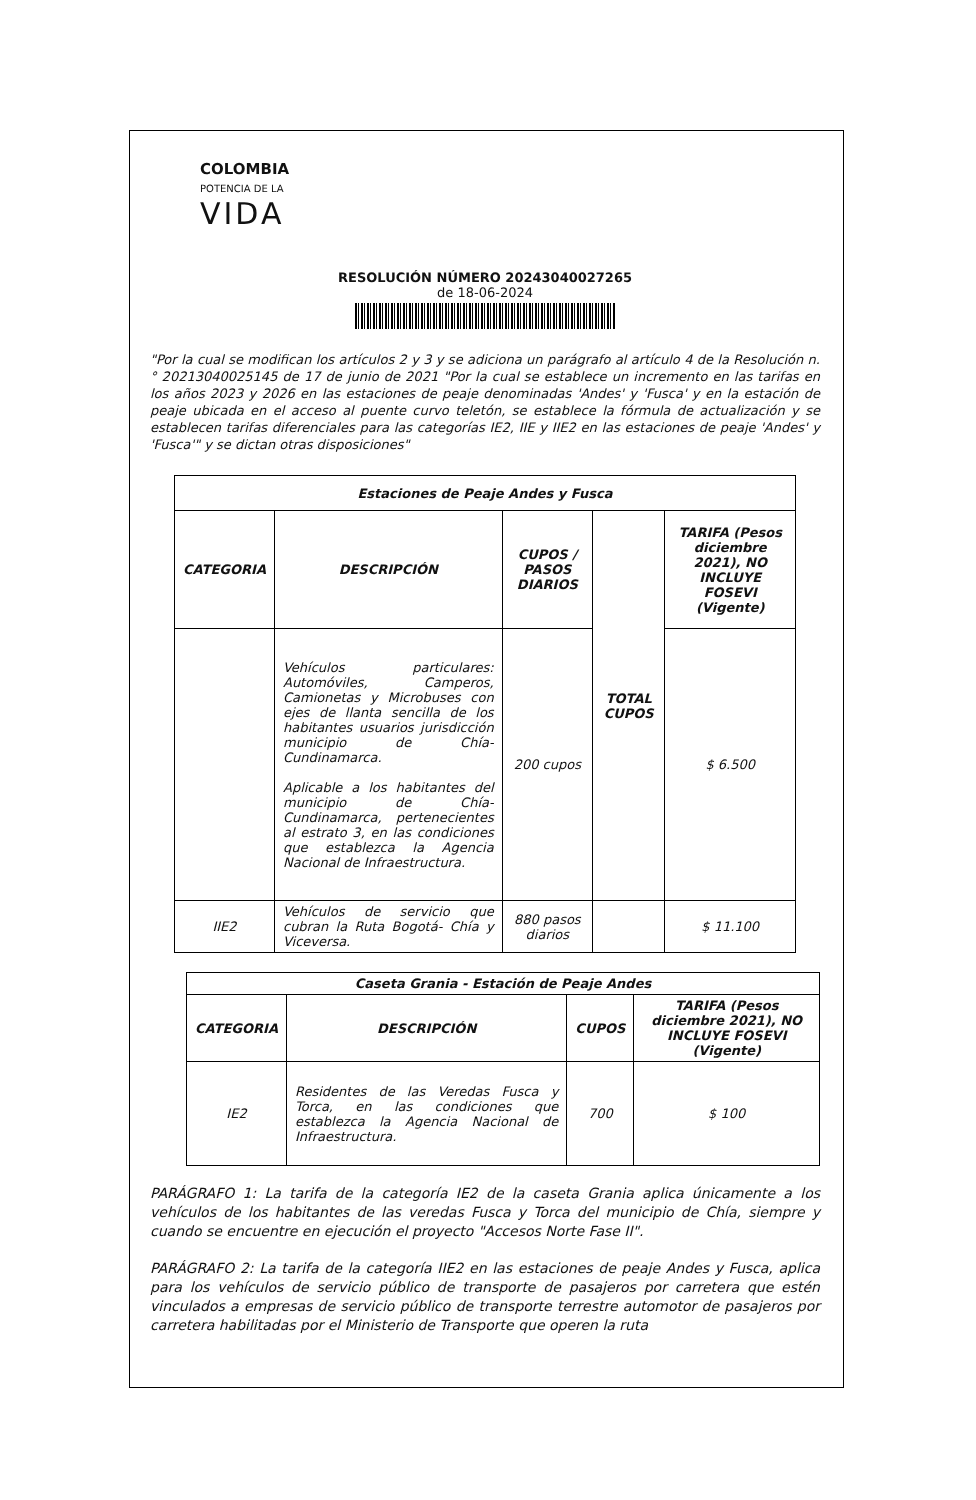COLOMBIA
POTENCIA DE LA
VIDA
RESOLUCIÓN NÚMERO 20243040027265
de 18-06-2024
"Por la cual se modifican los artículos 2 y 3 y se adiciona un parágrafo al artículo 4 de la Resolución n.° 20213040025145 de 17 de junio de 2021 "Por la cual se establece un incremento en las tarifas en los años 2023 y 2026 en las estaciones de peaje denominadas 'Andes' y 'Fusca' y en la estación de peaje ubicada en el acceso al puente curvo teletón, se establece la fórmula de actualización y se establecen tarifas diferenciales para las categorías IE2, IIE y IIE2 en las estaciones de peaje 'Andes' y 'Fusca'" y se dictan otras disposiciones"
| Estaciones de Peaje Andes y Fusca | | | | |
| --- | --- | --- | --- | --- |
| CATEGORIA | DESCRIPCIÓN | CUPOS / PASOS DIARIOS | TOTAL CUPOS | TARIFA (Pesos diciembre 2021), NO INCLUYE FOSEVI (Vigente) |
| | Vehículos particulares: Automóviles, Camperos, Camionetas y Microbuses con ejes de llanta sencilla de los habitantes usuarios jurisdicción municipio de Chía-Cundinamarca. Aplicable a los habitantes del municipio de Chía-Cundinamarca, pertenecientes al estrato 3, en las condiciones que establezca la Agencia Nacional de Infraestructura. | 200 cupos | | $ 6.500 |
| IIE2 | Vehículos de servicio que cubran la Ruta Bogotá- Chía y Viceversa. | 880 pasos diarios | | $ 11.100 |
| Caseta Grania - Estación de Peaje Andes | | | |
| --- | --- | --- | --- |
| CATEGORIA | DESCRIPCIÓN | CUPOS | TARIFA (Pesos diciembre 2021), NO INCLUYE FOSEVI (Vigente) |
| IE2 | Residentes de las Veredas Fusca y Torca, en las condiciones que establezca la Agencia Nacional de Infraestructura. | 700 | $ 100 |
PARÁGRAFO 1: La tarifa de la categoría IE2 de la caseta Grania aplica únicamente a los vehículos de los habitantes de las veredas Fusca y Torca del municipio de Chía, siempre y cuando se encuentre en ejecución el proyecto "Accesos Norte Fase II".
PARÁGRAFO 2: La tarifa de la categoría IIE2 en las estaciones de peaje Andes y Fusca, aplica para los vehículos de servicio público de transporte de pasajeros por carretera que estén vinculados a empresas de servicio público de transporte terrestre automotor de pasajeros por carretera habilitadas por el Ministerio de Transporte que operen la ruta